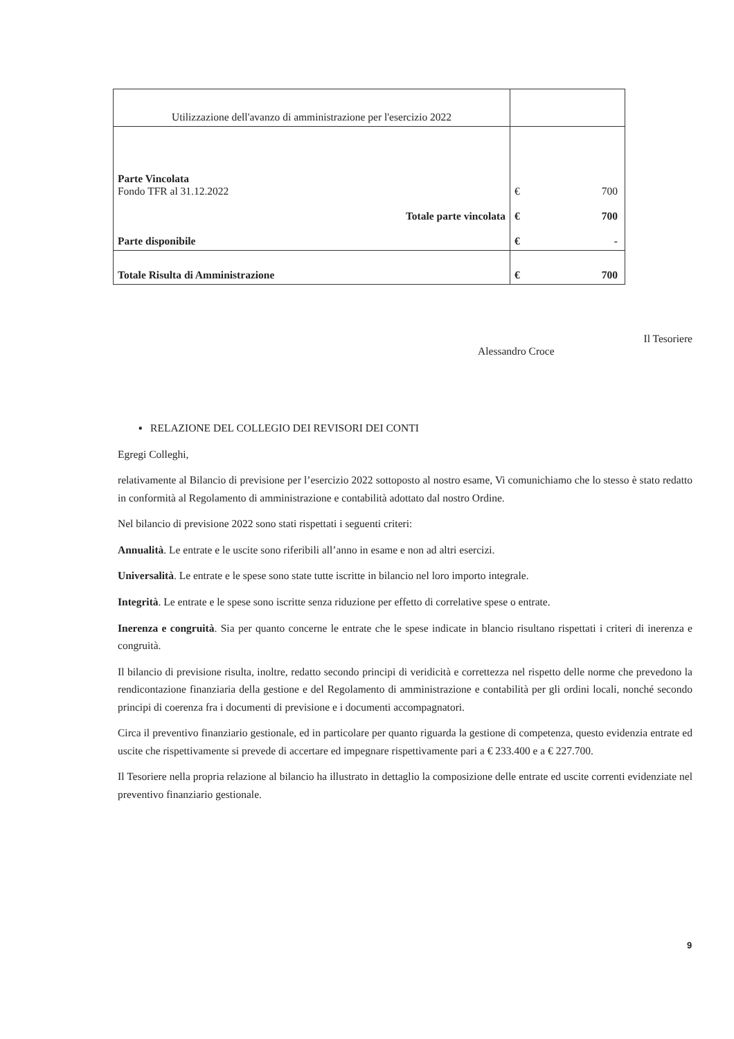| Utilizzazione dell'avanzo di amministrazione per l'esercizio 2022 | |
| Parte Vincolata Fondo TFR al 31.12.2022 Totale parte vincolata Parte disponibile | € 700 € 700 € - |
| Totale Risulta di Amministrazione | € 700 |
Il Tesoriere
Alessandro Croce
▪ RELAZIONE DEL COLLEGIO DEI REVISORI DEI CONTI
Egregi Colleghi,
relativamente al Bilancio di previsione per l’esercizio 2022 sottoposto al nostro esame, Vi comunichiamo che lo stesso è stato redatto in conformità al Regolamento di amministrazione e contabilità adottato dal nostro Ordine.
Nel bilancio di previsione 2022 sono stati rispettati i seguenti criteri:
Annualità. Le entrate e le uscite sono riferibili all’anno in esame e non ad altri esercizi.
Universalità. Le entrate e le spese sono state tutte iscritte in bilancio nel loro importo integrale.
Integrità. Le entrate e le spese sono iscritte senza riduzione per effetto di correlative spese o entrate.
Inerenza e congruità. Sia per quanto concerne le entrate che le spese indicate in blancio risultano rispettati i criteri di inerenza e congruità.
Il bilancio di previsione risulta, inoltre, redatto secondo principi di veridicità e correttezza nel rispetto delle norme che prevedono la rendicontazione finanziaria della gestione e del Regolamento di amministrazione e contabilità per gli ordini locali, nonché secondo principi di coerenza fra i documenti di previsione e i documenti accompagnatori.
Circa il preventivo finanziario gestionale, ed in particolare per quanto riguarda la gestione di competenza, questo evidenzia entrate ed uscite che rispettivamente si prevede di accertare ed impegnare rispettivamente pari a € 233.400 e a € 227.700.
Il Tesoriere nella propria relazione al bilancio ha illustrato in dettaglio la composizione delle entrate ed uscite correnti evidenziate nel preventivo finanziario gestionale.
9